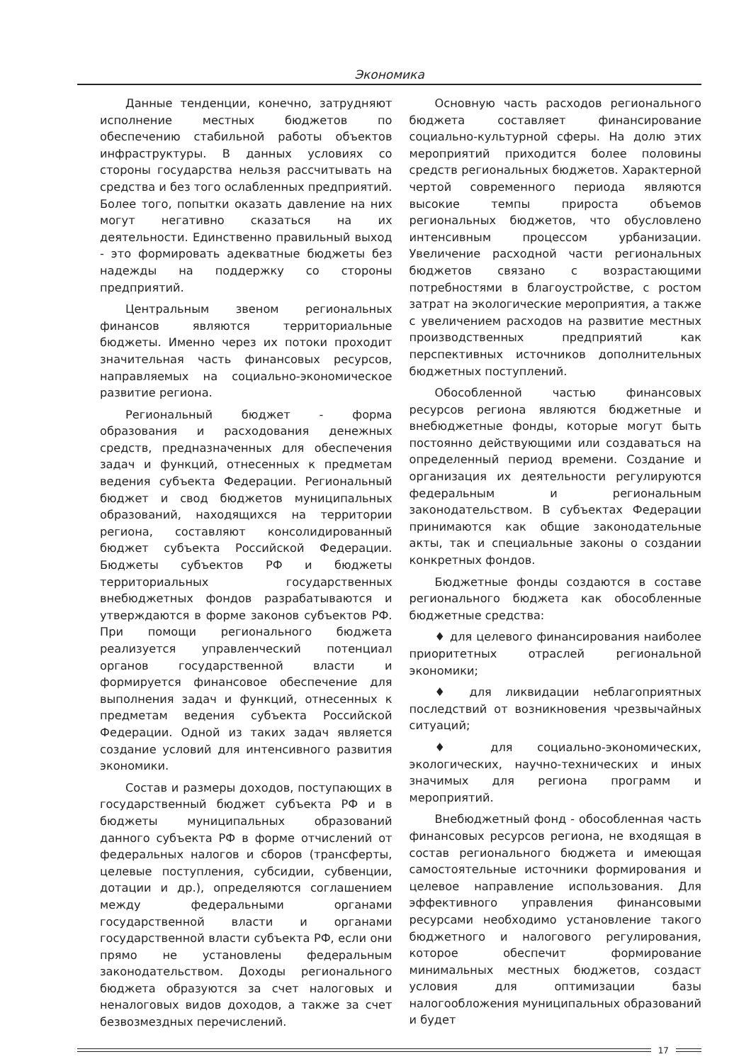Экономика
Данные тенденции, конечно, затрудняют исполнение местных бюджетов по обеспечению стабильной работы объектов инфраструктуры. В данных условиях со стороны государства нельзя рассчитывать на средства и без того ослабленных предприятий. Более того, попытки оказать давление на них могут негативно сказаться на их деятельности. Единственно правильный выход - это формировать адекватные бюджеты без надежды на поддержку со стороны предприятий.
Центральным звеном региональных финансов являются территориальные бюджеты. Именно через их потоки проходит значительная часть финансовых ресурсов, направляемых на социально-экономическое развитие региона.
Региональный бюджет - форма образования и расходования денежных средств, предназначенных для обеспечения задач и функций, отнесенных к предметам ведения субъекта Федерации. Региональный бюджет и свод бюджетов муниципальных образований, находящихся на территории региона, составляют консолидированный бюджет субъекта Российской Федерации. Бюджеты субъектов РФ и бюджеты территориальных государственных внебюджетных фондов разрабатываются и утверждаются в форме законов субъектов РФ. При помощи регионального бюджета реализуется управленческий потенциал органов государственной власти и формируется финансовое обеспечение для выполнения задач и функций, отнесенных к предметам ведения субъекта Российской Федерации. Одной из таких задач является создание условий для интенсивного развития экономики.
Состав и размеры доходов, поступающих в государственный бюджет субъекта РФ и в бюджеты муниципальных образований данного субъекта РФ в форме отчислений от федеральных налогов и сборов (трансферты, целевые поступления, субсидии, субвенции, дотации и др.), определяются соглашением между федеральными органами государственной власти и органами государственной власти субъекта РФ, если они прямо не установлены федеральным законодательством. Доходы регионального бюджета образуются за счет налоговых и неналоговых видов доходов, а также за счет безвозмездных перечислений.
Основную часть расходов регионального бюджета составляет финансирование социально-культурной сферы. На долю этих мероприятий приходится более половины средств региональных бюджетов. Характерной чертой современного периода являются высокие темпы прироста объемов региональных бюджетов, что обусловлено интенсивным процессом урбанизации. Увеличение расходной части региональных бюджетов связано с возрастающими потребностями в благоустройстве, с ростом затрат на экологические мероприятия, а также с увеличением расходов на развитие местных производственных предприятий как перспективных источников дополнительных бюджетных поступлений.
Обособленной частью финансовых ресурсов региона являются бюджетные и внебюджетные фонды, которые могут быть постоянно действующими или создаваться на определенный период времени. Создание и организация их деятельности регулируются федеральным и региональным законодательством. В субъектах Федерации принимаются как общие законодательные акты, так и специальные законы о создании конкретных фондов.
Бюджетные фонды создаются в составе регионального бюджета как обособленные бюджетные средства:
♦ для целевого финансирования наиболее приоритетных отраслей региональной экономики;
♦ для ликвидации неблагоприятных последствий от возникновения чрезвычайных ситуаций;
♦ для социально-экономических, экологических, научно-технических и иных значимых для региона программ и мероприятий.
Внебюджетный фонд - обособленная часть финансовых ресурсов региона, не входящая в состав регионального бюджета и имеющая самостоятельные источники формирования и целевое направление использования. Для эффективного управления финансовыми ресурсами необходимо установление такого бюджетного и налогового регулирования, которое обеспечит формирование минимальных местных бюджетов, создаст условия для оптимизации базы налогообложения муниципальных образований и будет
17